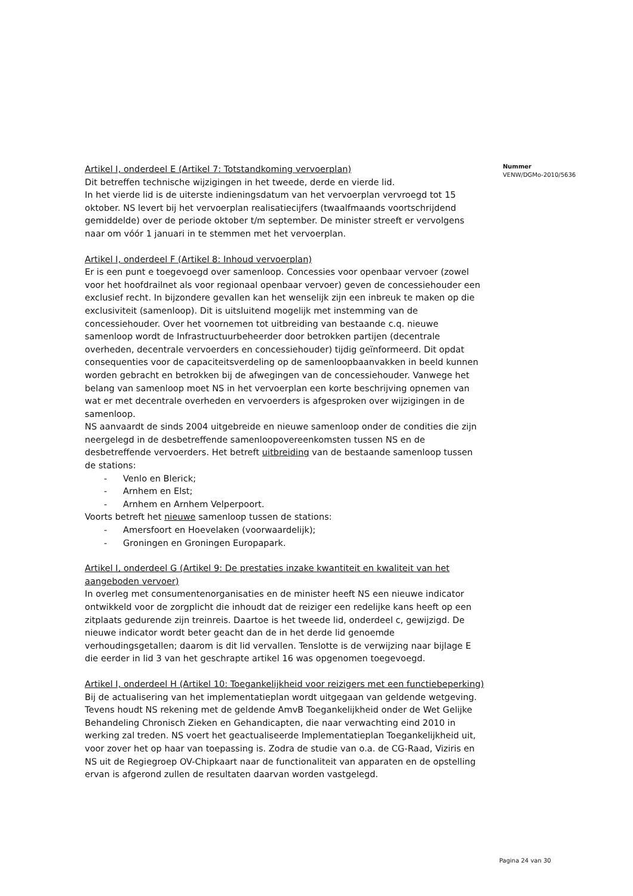Artikel I, onderdeel E (Artikel 7: Totstandkoming vervoerplan)
Dit betreffen technische wijzigingen in het tweede, derde en vierde lid.
In het vierde lid is de uiterste indieningsdatum van het vervoerplan vervroegd tot 15 oktober. NS levert bij het vervoerplan realisatiecijfers (twaalfmaands voortschrijdend gemiddelde) over de periode oktober t/m september. De minister streeft er vervolgens naar om vóór 1 januari in te stemmen met het vervoerplan.
Artikel I, onderdeel F (Artikel 8: Inhoud vervoerplan)
Er is een punt e toegevoegd over samenloop. Concessies voor openbaar vervoer (zowel voor het hoofdrailnet als voor regionaal openbaar vervoer) geven de concessiehouder een exclusief recht. In bijzondere gevallen kan het wenselijk zijn een inbreuk te maken op die exclusiviteit (samenloop). Dit is uitsluitend mogelijk met instemming van de concessiehouder. Over het voornemen tot uitbreiding van bestaande c.q. nieuwe samenloop wordt de Infrastructuurbeheerder door betrokken partijen (decentrale overheden, decentrale vervoerders en concessiehouder) tijdig geïnformeerd. Dit opdat consequenties voor de capaciteitsverdeling op de samenloopbaanvakken in beeld kunnen worden gebracht en betrokken bij de afwegingen van de concessiehouder. Vanwege het belang van samenloop moet NS in het vervoerplan een korte beschrijving opnemen van wat er met decentrale overheden en vervoerders is afgesproken over wijzigingen in de samenloop.
NS aanvaardt de sinds 2004 uitgebreide en nieuwe samenloop onder de condities die zijn neergelegd in de desbetreffende samenloopovereenkomsten tussen NS en de desbetreffende vervoerders. Het betreft uitbreiding van de bestaande samenloop tussen de stations:
- Venlo en Blerick;
- Arnhem en Elst;
- Arnhem en Arnhem Velperpoort.
Voorts betreft het nieuwe samenloop tussen de stations:
- Amersfoort en Hoevelaken (voorwaardelijk);
- Groningen en Groningen Europapark.
Artikel I, onderdeel G (Artikel 9: De prestaties inzake kwantiteit en kwaliteit van het aangeboden vervoer)
In overleg met consumentenorganisaties en de minister heeft NS een nieuwe indicator ontwikkeld voor de zorgplicht die inhoudt dat de reiziger een redelijke kans heeft op een zitplaats gedurende zijn treinreis. Daartoe is het tweede lid, onderdeel c, gewijzigd. De nieuwe indicator wordt beter geacht dan de in het derde lid genoemde verhoudingsgetallen; daarom is dit lid vervallen. Tenslotte is de verwijzing naar bijlage E die eerder in lid 3 van het geschrapte artikel 16 was opgenomen toegevoegd.
Artikel I, onderdeel H (Artikel 10: Toegankelijkheid voor reizigers met een functiebeperking)
Bij de actualisering van het implementatieplan wordt uitgegaan van geldende wetgeving. Tevens houdt NS rekening met de geldende AmvB Toegankelijkheid onder de Wet Gelijke Behandeling Chronisch Zieken en Gehandicapten, die naar verwachting eind 2010 in werking zal treden. NS voert het geactualiseerde Implementatieplan Toegankelijkheid uit, voor zover het op haar van toepassing is. Zodra de studie van o.a. de CG-Raad, Viziris en NS uit de Regiegroep OV-Chipkaart naar de functionaliteit van apparaten en de opstelling ervan is afgerond zullen de resultaten daarvan worden vastgelegd.
Nummer
VENW/DGMo-2010/5636
Pagina 24 van 30